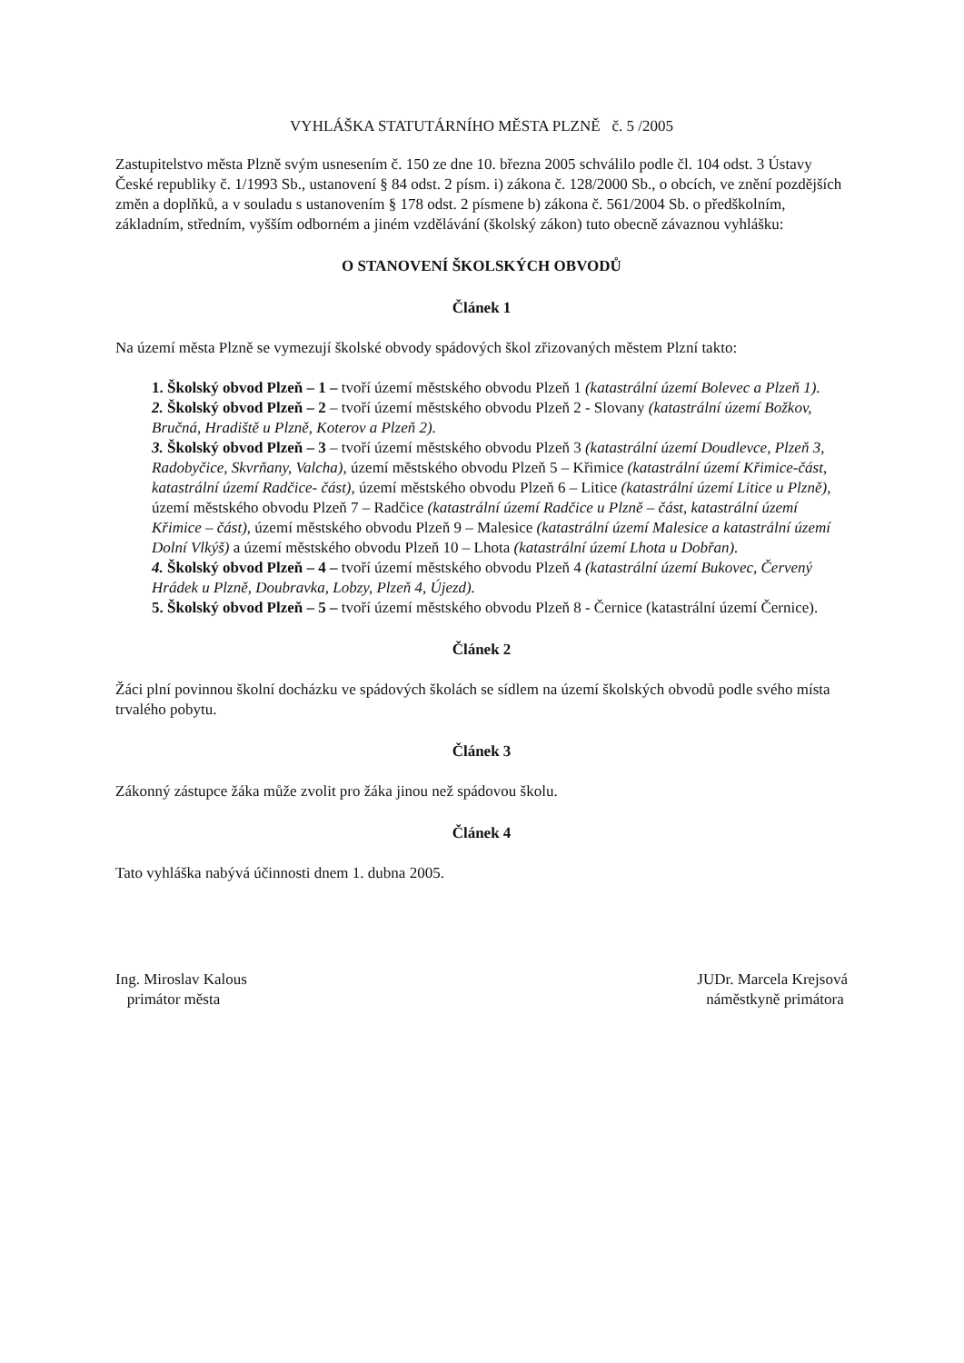VYHLÁŠKA STATUTÁRNÍHO MĚSTA PLZNĚ č. 5 /2005
Zastupitelstvo města Plzně svým usnesením č. 150 ze dne 10. března 2005 schválilo podle čl. 104 odst. 3 Ústavy České republiky č. 1/1993 Sb., ustanovení § 84 odst. 2 písm. i) zákona č. 128/2000 Sb., o obcích, ve znění pozdějších změn a doplňků, a v souladu s ustanovením § 178 odst. 2 písmene b) zákona č. 561/2004 Sb. o předškolním, základním, středním, vyšším odborném a jiném vzdělávání (školský zákon) tuto obecně závaznou vyhlášku:
O STANOVENÍ ŠKOLSKÝCH OBVODŮ
Článek 1
Na území města Plzně se vymezují školské obvody spádových škol zřizovaných městem Plzní takto:
1. Školský obvod Plzeň – 1 – tvoří území městského obvodu Plzeň 1 (katastrální území Bolevec a Plzeň 1).
2. Školský obvod Plzeň – 2 – tvoří území městského obvodu Plzeň 2 - Slovany (katastrální území Božkov, Bručná, Hradiště u Plzně, Koterov a Plzeň 2).
3. Školský obvod Plzeň – 3 – tvoří území městského obvodu Plzeň 3 (katastrální území Doudlevce, Plzeň 3, Radobyčice, Skvrňany, Valcha), území městského obvodu Plzeň 5 – Křimice (katastrální území Křimice-část, katastrální území Radčice- část), území městského obvodu Plzeň 6 – Litice (katastrální území Litice u Plzně), území městského obvodu Plzeň 7 – Radčice (katastrální území Radčice u Plzně – část, katastrální území Křimice – část), území městského obvodu Plzeň 9 – Malesice (katastrální území Malesice a katastrální území Dolní Vlkýš) a území městského obvodu Plzeň 10 – Lhota (katastrální území Lhota u Dobřan).
4. Školský obvod Plzeň – 4 – tvoří území městského obvodu Plzeň 4 (katastrální území Bukovec, Červený Hrádek u Plzně, Doubravka, Lobzy, Plzeň 4, Újezd).
5. Školský obvod Plzeň – 5 – tvoří území městského obvodu Plzeň 8 - Černice (katastrální území Černice).
Článek 2
Žáci plní povinnou školní docházku ve spádových školách se sídlem na území školských obvodů podle svého místa trvalého pobytu.
Článek 3
Zákonný zástupce žáka může zvolit pro žáka jinou než spádovou školu.
Článek 4
Tato vyhláška nabývá účinnosti dnem 1. dubna 2005.
Ing. Miroslav Kalous
primátor města
JUDr. Marcela Krejsová
náměstkyně primátora